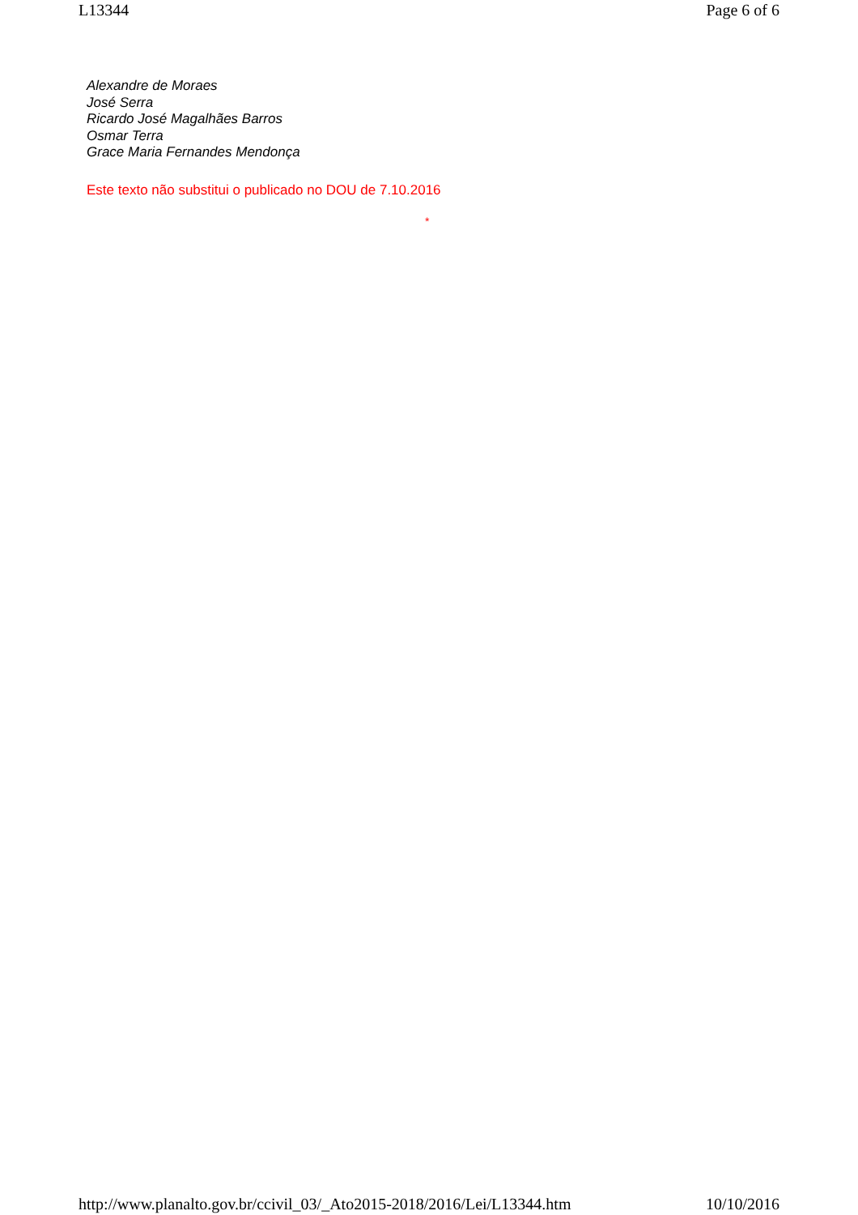L13344 Page 6 of 6
Alexandre de Moraes
José Serra
Ricardo José Magalhães Barros
Osmar Terra
Grace Maria Fernandes Mendonça
Este texto não substitui o publicado no DOU de 7.10.2016
*
http://www.planalto.gov.br/ccivil_03/_Ato2015-2018/2016/Lei/L13344.htm 10/10/2016